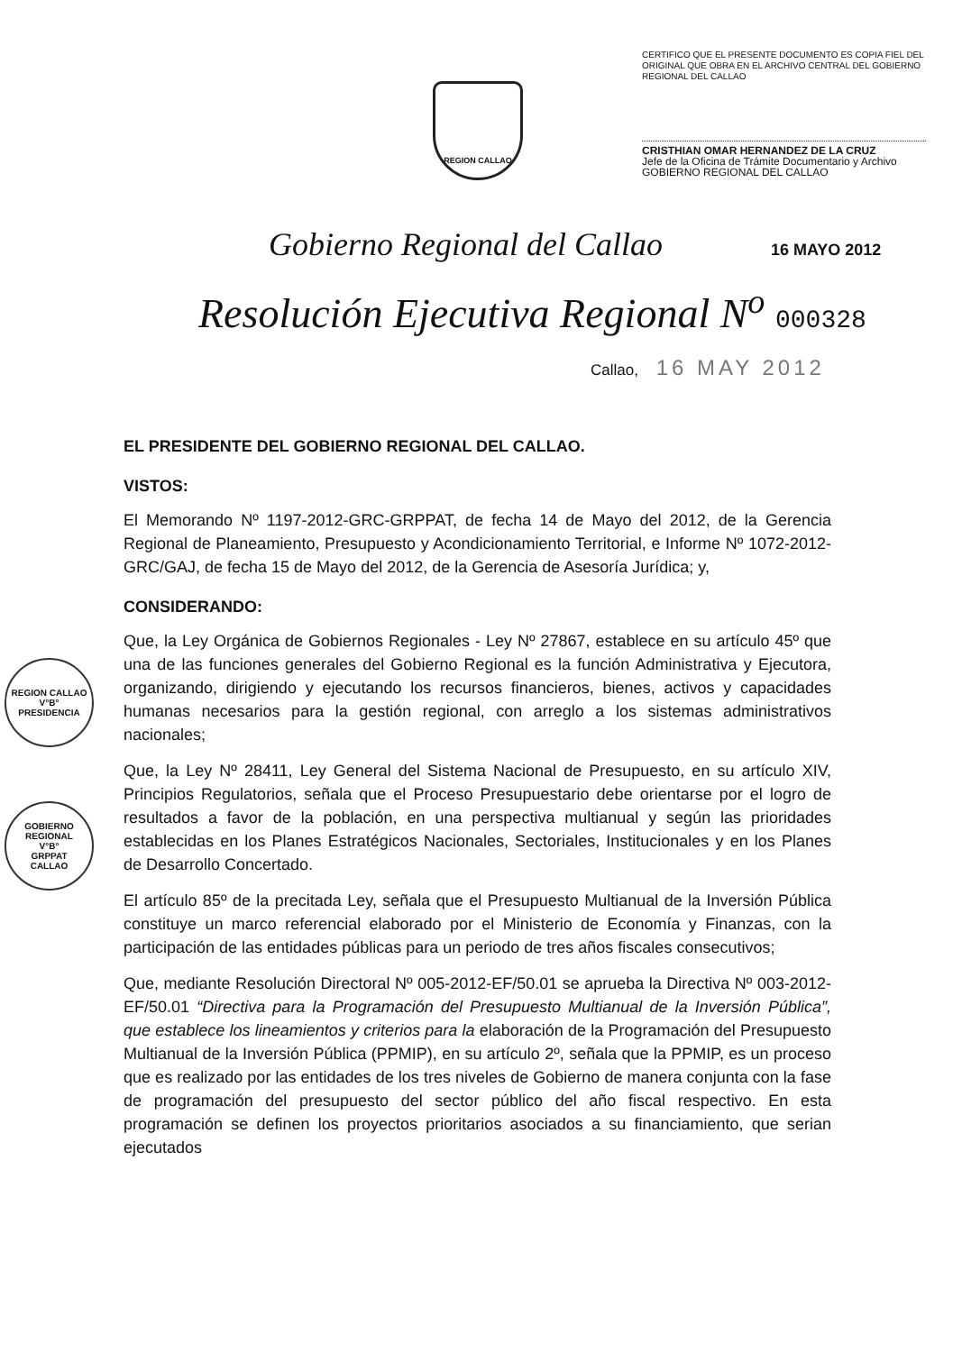REGION CALLAO
CERTIFICO QUE EL PRESENTE DOCUMENTO ES COPIA FIEL DEL ORIGINAL QUE OBRA EN EL ARCHIVO CENTRAL DEL GOBIERNO REGIONAL DEL CALLAO
CRISTHIAN OMAR HERNANDEZ DE LA CRUZ
Jefe de la Oficina de Trámite Documentario y Archivo
GOBIERNO REGIONAL DEL CALLAO
Gobierno Regional del Callao 16 MAYO 2012
Resolución Ejecutiva Regional N<sup>o</sup> 000328
Callao, 16 MAY 2012
REGION CALLAO
V°B°
PRESIDENCIA
GOBIERNO REGIONAL
V°B°
GRPPAT
CALLAO
EL PRESIDENTE DEL GOBIERNO REGIONAL DEL CALLAO.
VISTOS:
El Memorando Nº 1197-2012-GRC-GRPPAT, de fecha 14 de Mayo del 2012, de la Gerencia Regional de Planeamiento, Presupuesto y Acondicionamiento Territorial, e Informe Nº 1072-2012-GRC/GAJ, de fecha 15 de Mayo del 2012, de la Gerencia de Asesoría Jurídica; y,
CONSIDERANDO:
Que, la Ley Orgánica de Gobiernos Regionales - Ley Nº 27867, establece en su artículo 45º que una de las funciones generales del Gobierno Regional es la función Administrativa y Ejecutora, organizando, dirigiendo y ejecutando los recursos financieros, bienes, activos y capacidades humanas necesarios para la gestión regional, con arreglo a los sistemas administrativos nacionales;
Que, la Ley Nº 28411, Ley General del Sistema Nacional de Presupuesto, en su artículo XIV, Principios Regulatorios, señala que el Proceso Presupuestario debe orientarse por el logro de resultados a favor de la población, en una perspectiva multianual y según las prioridades establecidas en los Planes Estratégicos Nacionales, Sectoriales, Institucionales y en los Planes de Desarrollo Concertado.
El artículo 85º de la precitada Ley, señala que el Presupuesto Multianual de la Inversión Pública constituye un marco referencial elaborado por el Ministerio de Economía y Finanzas, con la participación de las entidades públicas para un periodo de tres años fiscales consecutivos;
Que, mediante Resolución Directoral Nº 005-2012-EF/50.01 se aprueba la Directiva Nº 003-2012-EF/50.01 “Directiva para la Programación del Presupuesto Multianual de la Inversión Pública”, que establece los lineamientos y criterios para la elaboración de la Programación del Presupuesto Multianual de la Inversión Pública (PPMIP), en su artículo 2º, señala que la PPMIP, es un proceso que es realizado por las entidades de los tres niveles de Gobierno de manera conjunta con la fase de programación del presupuesto del sector público del año fiscal respectivo. En esta programación se definen los proyectos prioritarios asociados a su financiamiento, que serian ejecutados